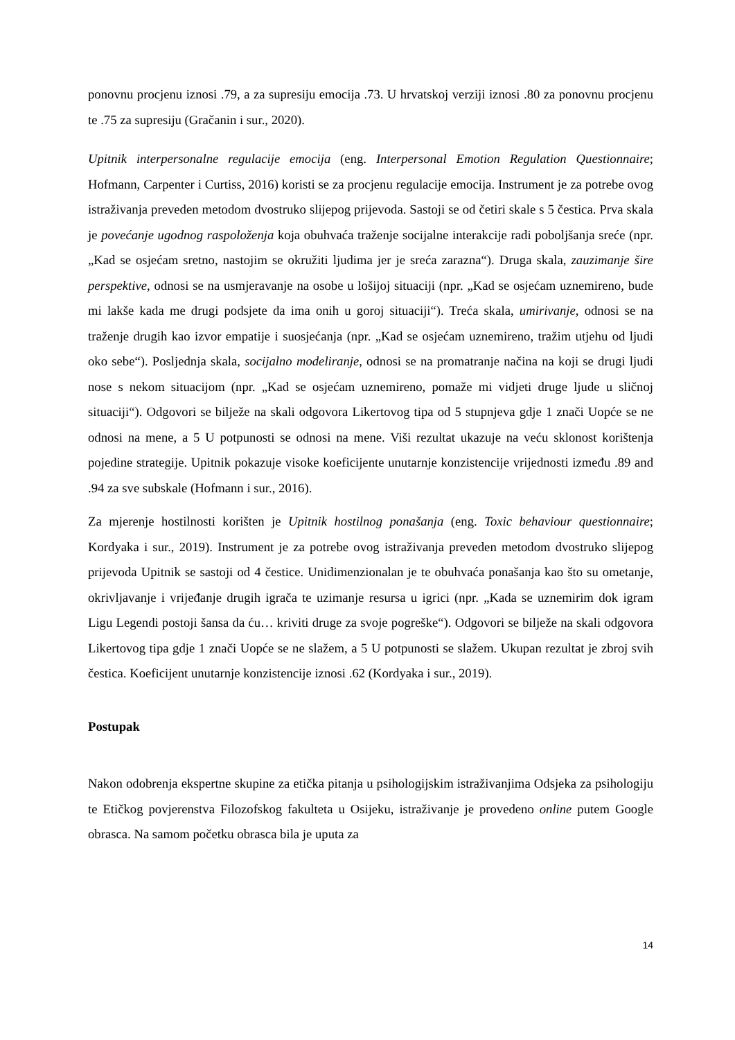ponovnu procjenu iznosi .79, a za supresiju emocija .73. U hrvatskoj verziji iznosi .80 za ponovnu procjenu te .75 za supresiju (Gračanin i sur., 2020).
Upitnik interpersonalne regulacije emocija (eng. Interpersonal Emotion Regulation Questionnaire; Hofmann, Carpenter i Curtiss, 2016) koristi se za procjenu regulacije emocija. Instrument je za potrebe ovog istraživanja preveden metodom dvostruko slijepog prijevoda. Sastoji se od četiri skale s 5 čestica. Prva skala je povećanje ugodnog raspoloženja koja obuhvaća traženje socijalne interakcije radi poboljšanja sreće (npr. „Kad se osjećam sretno, nastojim se okružiti ljudima jer je sreća zarazna“). Druga skala, zauzimanje šire perspektive, odnosi se na usmjeravanje na osobe u lošijoj situaciji (npr. „Kad se osjećam uznemireno, bude mi lakše kada me drugi podsjete da ima onih u goroj situaciji“). Treća skala, umirivanje, odnosi se na traženje drugih kao izvor empatije i suosjećanja (npr. „Kad se osjećam uznemireno, tražim utjehu od ljudi oko sebe“). Posljednja skala, socijalno modeliranje, odnosi se na promatranje načina na koji se drugi ljudi nose s nekom situacijom (npr. „Kad se osjećam uznemireno, pomaže mi vidjeti druge ljude u sličnoj situaciji“). Odgovori se bilježe na skali odgovora Likertovog tipa od 5 stupnjeva gdje 1 znači Uopće se ne odnosi na mene, a 5 U potpunosti se odnosi na mene. Viši rezultat ukazuje na veću sklonost korištenja pojedine strategije. Upitnik pokazuje visoke koeficijente unutarnje konzistencije vrijednosti između .89 and .94 za sve subskale (Hofmann i sur., 2016).
Za mjerenje hostilnosti korišten je Upitnik hostilnog ponašanja (eng. Toxic behaviour questionnaire; Kordyaka i sur., 2019). Instrument je za potrebe ovog istraživanja preveden metodom dvostruko slijepog prijevoda Upitnik se sastoji od 4 čestice. Unidimenzionalan je te obuhvaća ponašanja kao što su ometanje, okrivljavanje i vrijeđanje drugih igrača te uzimanje resursa u igrici (npr. „Kada se uznemirim dok igram Ligu Legendi postoji šansa da ću… kriviti druge za svoje pogreške“). Odgovori se bilježe na skali odgovora Likertovog tipa gdje 1 znači Uopće se ne slažem, a 5 U potpunosti se slažem. Ukupan rezultat je zbroj svih čestica. Koeficijent unutarnje konzistencije iznosi .62 (Kordyaka i sur., 2019).
Postupak
Nakon odobrenja ekspertne skupine za etička pitanja u psihologijskim istraživanjima Odsjeka za psihologiju te Etičkog povjerenstva Filozofskog fakulteta u Osijeku, istraživanje je provedeno online putem Google obrasca. Na samom početku obrasca bila je uputa za
14